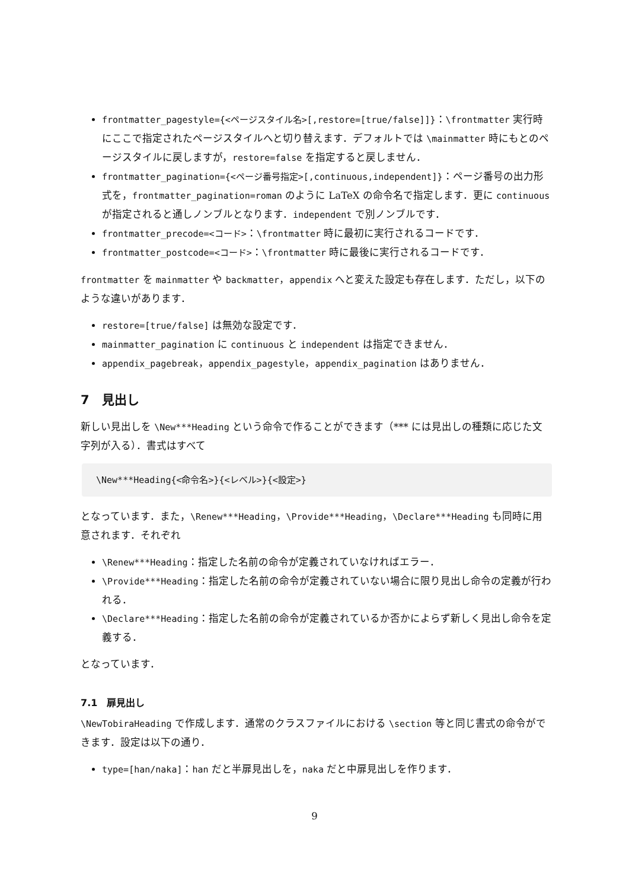frontmatter_pagestyle={<ページスタイル名>[,restore=[true/false]]}：\frontmatter 実行時にここで指定されたページスタイルへと切り替えます．デフォルトでは \mainmatter 時にもとのページスタイルに戻しますが，restore=false を指定すると戻しません．
frontmatter_pagination={<ページ番号指定>[,continuous,independent]}：ページ番号の出力形式を，frontmatter_pagination=roman のように LaTeX の命令名で指定します．更に continuous が指定されると通しノンブルとなります．independent で別ノンブルです．
frontmatter_precode=<コード>：\frontmatter 時に最初に実行されるコードです．
frontmatter_postcode=<コード>：\frontmatter 時に最後に実行されるコードです．
frontmatter を mainmatter や backmatter，appendix へと変えた設定も存在します．ただし，以下のような違いがあります．
restore=[true/false] は無効な設定です．
mainmatter_pagination に continuous と independent は指定できません．
appendix_pagebreak，appendix_pagestyle，appendix_pagination はありません．
7　見出し
新しい見出しを \New***Heading という命令で作ることができます（*** には見出しの種類に応じた文字列が入る）．書式はすべて
\New***Heading{<命令名>}{<レベル>}{<設定>}
となっています．また，\Renew***Heading，\Provide***Heading，\Declare***Heading も同時に用意されます．それぞれ
\Renew***Heading：指定した名前の命令が定義されていなければエラー．
\Provide***Heading：指定した名前の命令が定義されていない場合に限り見出し命令の定義が行われる．
\Declare***Heading：指定した名前の命令が定義されているか否かによらず新しく見出し命令を定義する．
となっています．
7.1　扉見出し
\NewTobiraHeading で作成します．通常のクラスファイルにおける \section 等と同じ書式の命令ができます．設定は以下の通り．
type=[han/naka]：han だと半扉見出しを，naka だと中扉見出しを作ります．
9